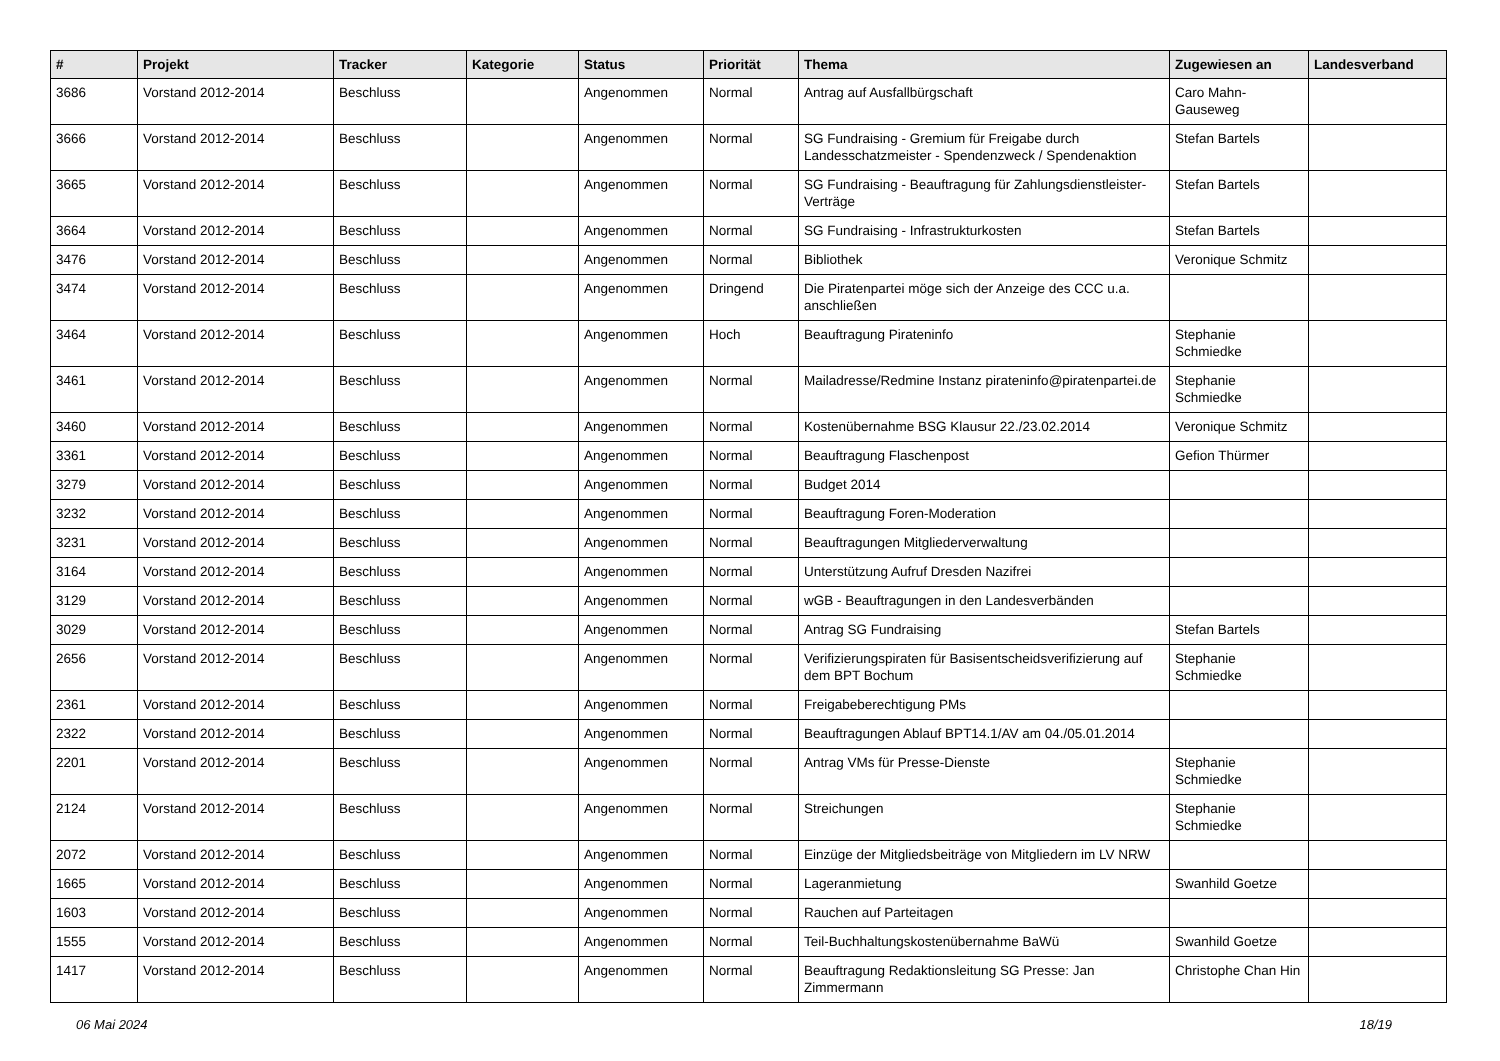| # | Projekt | Tracker | Kategorie | Status | Priorität | Thema | Zugewiesen an | Landesverband |
| --- | --- | --- | --- | --- | --- | --- | --- | --- |
| 3686 | Vorstand 2012-2014 | Beschluss | | Angenommen | Normal | Antrag auf Ausfallbürgschaft | Caro Mahn-Gauseweg | |
| 3666 | Vorstand 2012-2014 | Beschluss | | Angenommen | Normal | SG Fundraising - Gremium für Freigabe durch Landesschatzmeister - Spendenzweck / Spendenaktion | Stefan Bartels | |
| 3665 | Vorstand 2012-2014 | Beschluss | | Angenommen | Normal | SG Fundraising - Beauftragung für Zahlungsdienstleister-Verträge | Stefan Bartels | |
| 3664 | Vorstand 2012-2014 | Beschluss | | Angenommen | Normal | SG Fundraising - Infrastrukturkosten | Stefan Bartels | |
| 3476 | Vorstand 2012-2014 | Beschluss | | Angenommen | Normal | Bibliothek | Veronique Schmitz | |
| 3474 | Vorstand 2012-2014 | Beschluss | | Angenommen | Dringend | Die Piratenpartei möge sich der Anzeige des CCC u.a. anschließen | | |
| 3464 | Vorstand 2012-2014 | Beschluss | | Angenommen | Hoch | Beauftragung Pirateninfo | Stephanie Schmiedke | |
| 3461 | Vorstand 2012-2014 | Beschluss | | Angenommen | Normal | Mailadresse/Redmine Instanz pirateninfo@piratenpartei.de | Stephanie Schmiedke | |
| 3460 | Vorstand 2012-2014 | Beschluss | | Angenommen | Normal | Kostenübernahme BSG Klausur 22./23.02.2014 | Veronique Schmitz | |
| 3361 | Vorstand 2012-2014 | Beschluss | | Angenommen | Normal | Beauftragung Flaschenpost | Gefion Thürmer | |
| 3279 | Vorstand 2012-2014 | Beschluss | | Angenommen | Normal | Budget 2014 | | |
| 3232 | Vorstand 2012-2014 | Beschluss | | Angenommen | Normal | Beauftragung Foren-Moderation | | |
| 3231 | Vorstand 2012-2014 | Beschluss | | Angenommen | Normal | Beauftragungen Mitgliederverwaltung | | |
| 3164 | Vorstand 2012-2014 | Beschluss | | Angenommen | Normal | Unterstützung Aufruf Dresden Nazifrei | | |
| 3129 | Vorstand 2012-2014 | Beschluss | | Angenommen | Normal | wGB - Beauftragungen in den Landesverbänden | | |
| 3029 | Vorstand 2012-2014 | Beschluss | | Angenommen | Normal | Antrag SG Fundraising | Stefan Bartels | |
| 2656 | Vorstand 2012-2014 | Beschluss | | Angenommen | Normal | Verifizierungspiraten für Basisentscheidsverifizierung auf dem BPT Bochum | Stephanie Schmiedke | |
| 2361 | Vorstand 2012-2014 | Beschluss | | Angenommen | Normal | Freigabeberechtigung PMs | | |
| 2322 | Vorstand 2012-2014 | Beschluss | | Angenommen | Normal | Beauftragungen Ablauf BPT14.1/AV am 04./05.01.2014 | | |
| 2201 | Vorstand 2012-2014 | Beschluss | | Angenommen | Normal | Antrag VMs für Presse-Dienste | Stephanie Schmiedke | |
| 2124 | Vorstand 2012-2014 | Beschluss | | Angenommen | Normal | Streichungen | Stephanie Schmiedke | |
| 2072 | Vorstand 2012-2014 | Beschluss | | Angenommen | Normal | Einzüge der Mitgliedsbeiträge von Mitgliedern im LV NRW | | |
| 1665 | Vorstand 2012-2014 | Beschluss | | Angenommen | Normal | Lageranmietung | Swanhild Goetze | |
| 1603 | Vorstand 2012-2014 | Beschluss | | Angenommen | Normal | Rauchen auf Parteitagen | | |
| 1555 | Vorstand 2012-2014 | Beschluss | | Angenommen | Normal | Teil-Buchhaltungskostenübernahme BaWü | Swanhild Goetze | |
| 1417 | Vorstand 2012-2014 | Beschluss | | Angenommen | Normal | Beauftragung Redaktionsleitung SG Presse: Jan Zimmermann | Christophe Chan Hin | |
06 Mai 2024 18/19